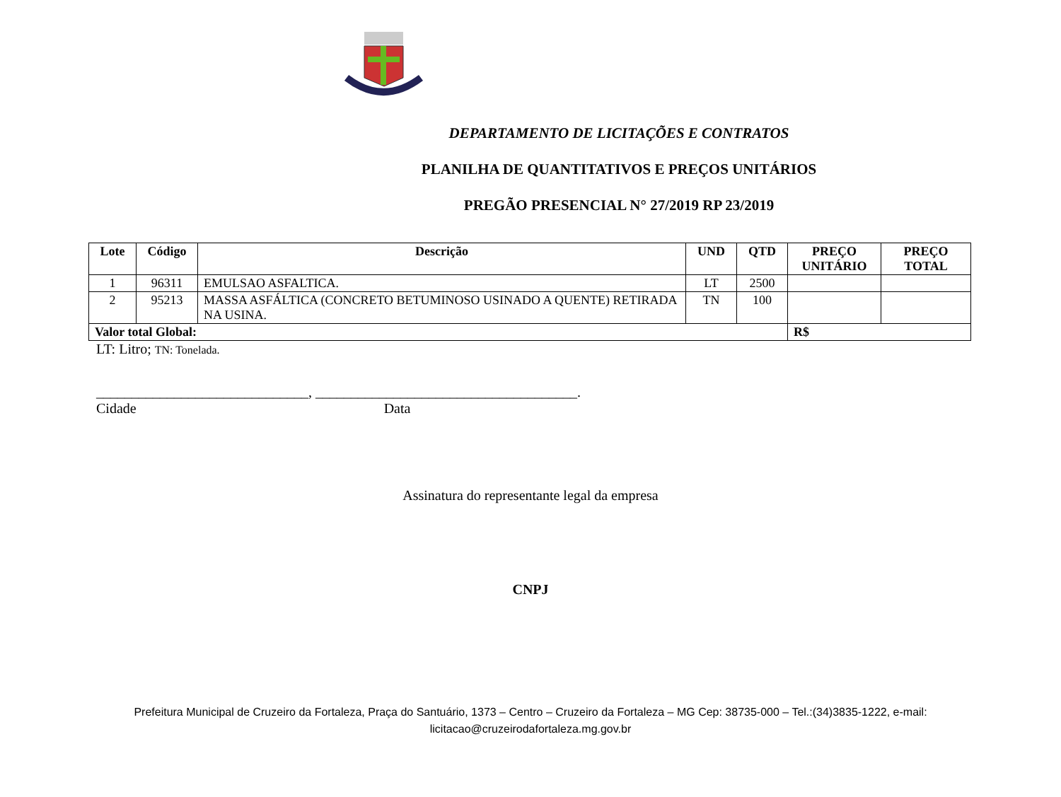DEPARTAMENTO DE LICITAÇÕES E CONTRATOS
PLANILHA DE QUANTITATIVOS E PREÇOS UNITÁRIOS
PREGÃO PRESENCIAL N° 27/2019 RP 23/2019
| Lote | Código | Descrição | UND | QTD | PREÇO UNITÁRIO | PREÇO TOTAL |
| --- | --- | --- | --- | --- | --- | --- |
| 1 | 96311 | EMULSAO ASFALTICA. | LT | 2500 | | |
| 2 | 95213 | MASSA ASFÁLTICA (CONCRETO BETUMINOSO USINADO A QUENTE) RETIRADA NA USINA. | TN | 100 | | |
| Valor total Global: | | | | | R$ | |
LT: Litro; TN: Tonelada.
______________________________, _____________________________________.
Cidade Data
Assinatura do representante legal da empresa
CNPJ
Prefeitura Municipal de Cruzeiro da Fortaleza, Praça do Santuário, 1373 – Centro – Cruzeiro da Fortaleza – MG Cep: 38735-000 – Tel.:(34)3835-1222, e-mail: licitacao@cruzeirodafortaleza.mg.gov.br